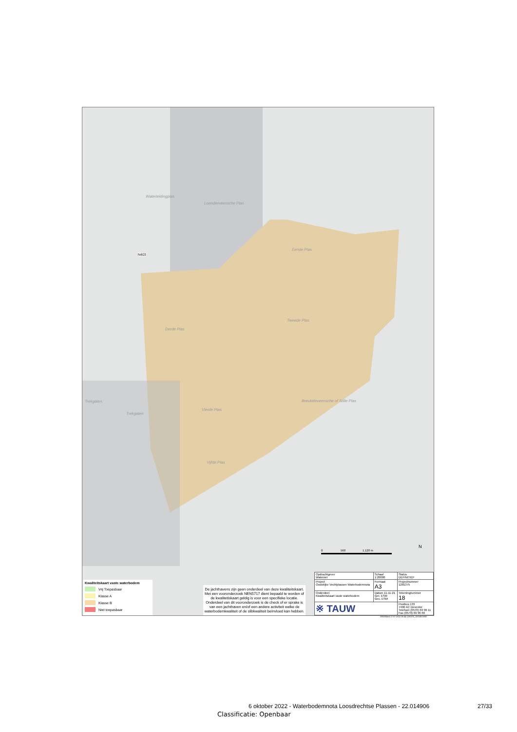Waterleidingplas
Loenderveensche Plas
Eerste Plas
Tweede Plas
Derde Plas
Trekgaten
Trekgaten
Vierde Plas
Breukeleveensche of Stille Plas
Vijfde Plas
N403
0 560 1.120 m
N
Kwaliteitskaart vaste waterbodem
Vrij Toepasbaar
Klasse A
Klasse B
Niet toepasbaar
De jachthavens zijn geen onderdeel van deze kwaliteitskaart. Met een vooronderzoek NEN5717 dient bepaald te worden of de kwalitetiskaart geldig is voor een specifieke locatie. Onderdeel van dit vooronderzoek is de check of er sprake is van een jachthaven en/of een andere activiteit welke de waterbodemkwaliteit of de slibkwaliteit beïnvloed kan hebben.
| Opdrachtgever Waternet | Schaal 1:20000 | Status DEFINITIEF |
| Project Oostelijke Vechtplassen Waterbodemnota | Formaat A3 | Projectnummer 1281375 |
| Onderdeel Kwaliteitskaart vaste waterbodem | Datum 11-11-21 Get. ESM Gec. ESM | Tekeningnummer 18 |
| ※ TAUW | | Postbus 133 7400 AC Deventer Telefoon (0570) 69 99 11 Fax (0570) 69 96 66 |
GREENievf 27-07-2022 03:54 1281375_10018D.MXD
6 oktober 2022 - Waterbodemnota Loosdrechtse Plassen - 22.014906
27/33
Classificatie: Openbaar